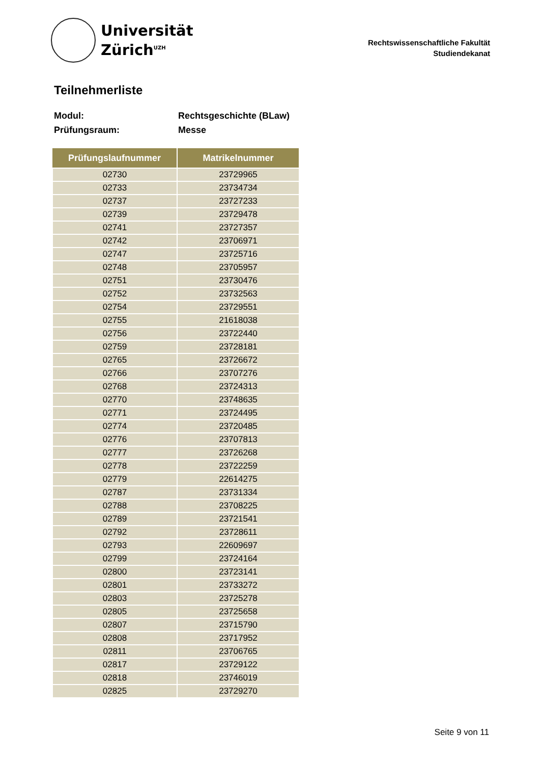Universität
Zürich<sup>UZH</sup>
Rechtswissenschaftliche Fakultät
Studiendekanat
Teilnehmerliste
Modul: Rechtsgeschichte (BLaw)
Prüfungsraum: Messe
| Prüfungslaufnummer | Matrikelnummer |
| --- | --- |
| 02730 | 23729965 |
| 02733 | 23734734 |
| 02737 | 23727233 |
| 02739 | 23729478 |
| 02741 | 23727357 |
| 02742 | 23706971 |
| 02747 | 23725716 |
| 02748 | 23705957 |
| 02751 | 23730476 |
| 02752 | 23732563 |
| 02754 | 23729551 |
| 02755 | 21618038 |
| 02756 | 23722440 |
| 02759 | 23728181 |
| 02765 | 23726672 |
| 02766 | 23707276 |
| 02768 | 23724313 |
| 02770 | 23748635 |
| 02771 | 23724495 |
| 02774 | 23720485 |
| 02776 | 23707813 |
| 02777 | 23726268 |
| 02778 | 23722259 |
| 02779 | 22614275 |
| 02787 | 23731334 |
| 02788 | 23708225 |
| 02789 | 23721541 |
| 02792 | 23728611 |
| 02793 | 22609697 |
| 02799 | 23724164 |
| 02800 | 23723141 |
| 02801 | 23733272 |
| 02803 | 23725278 |
| 02805 | 23725658 |
| 02807 | 23715790 |
| 02808 | 23717952 |
| 02811 | 23706765 |
| 02817 | 23729122 |
| 02818 | 23746019 |
| 02825 | 23729270 |
Seite 9 von 11